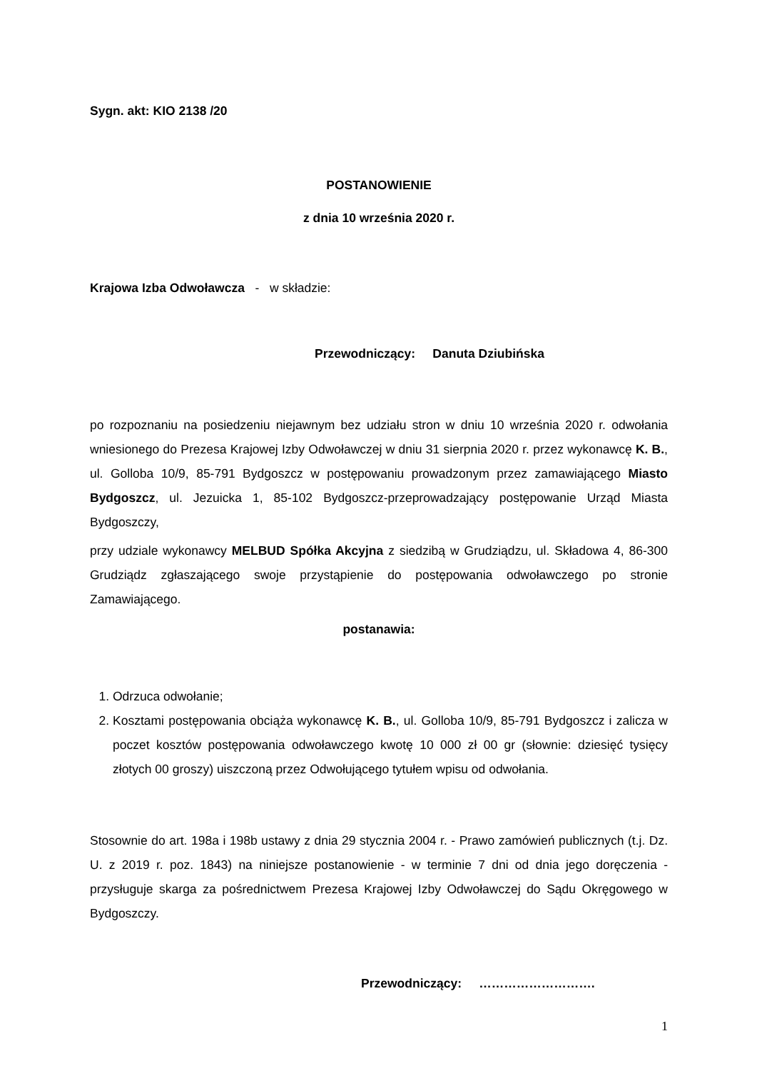Sygn. akt: KIO 2138 /20
POSTANOWIENIE
z dnia 10 września 2020 r.
Krajowa Izba Odwoławcza - w składzie:
Przewodniczący: Danuta Dziubińska
po rozpoznaniu na posiedzeniu niejawnym bez udziału stron w dniu 10 września 2020 r. odwołania wniesionego do Prezesa Krajowej Izby Odwoławczej w dniu 31 sierpnia 2020 r. przez wykonawcę K. B., ul. Golloba 10/9, 85-791 Bydgoszcz w postępowaniu prowadzonym przez zamawiającego Miasto Bydgoszcz, ul. Jezuicka 1, 85-102 Bydgoszcz-przeprowadzający postępowanie Urząd Miasta Bydgoszczy,
przy udziale wykonawcy MELBUD Spółka Akcyjna z siedzibą w Grudziądzu, ul. Składowa 4, 86-300 Grudziądz zgłaszającego swoje przystąpienie do postępowania odwoławczego po stronie Zamawiającego.
postanawia:
1. Odrzuca odwołanie;
2. Kosztami postępowania obciąża wykonawcę K. B., ul. Golloba 10/9, 85-791 Bydgoszcz i zalicza w poczet kosztów postępowania odwoławczego kwotę 10 000 zł 00 gr (słownie: dziesięć tysięcy złotych 00 groszy) uiszczoną przez Odwołującego tytułem wpisu od odwołania.
Stosownie do art. 198a i 198b ustawy z dnia 29 stycznia 2004 r. - Prawo zamówień publicznych (t.j. Dz. U. z 2019 r. poz. 1843) na niniejsze postanowienie - w terminie 7 dni od dnia jego doręczenia - przysługuje skarga za pośrednictwem Prezesa Krajowej Izby Odwoławczej do Sądu Okręgowego w Bydgoszczy.
Przewodniczący: ……………………….
1